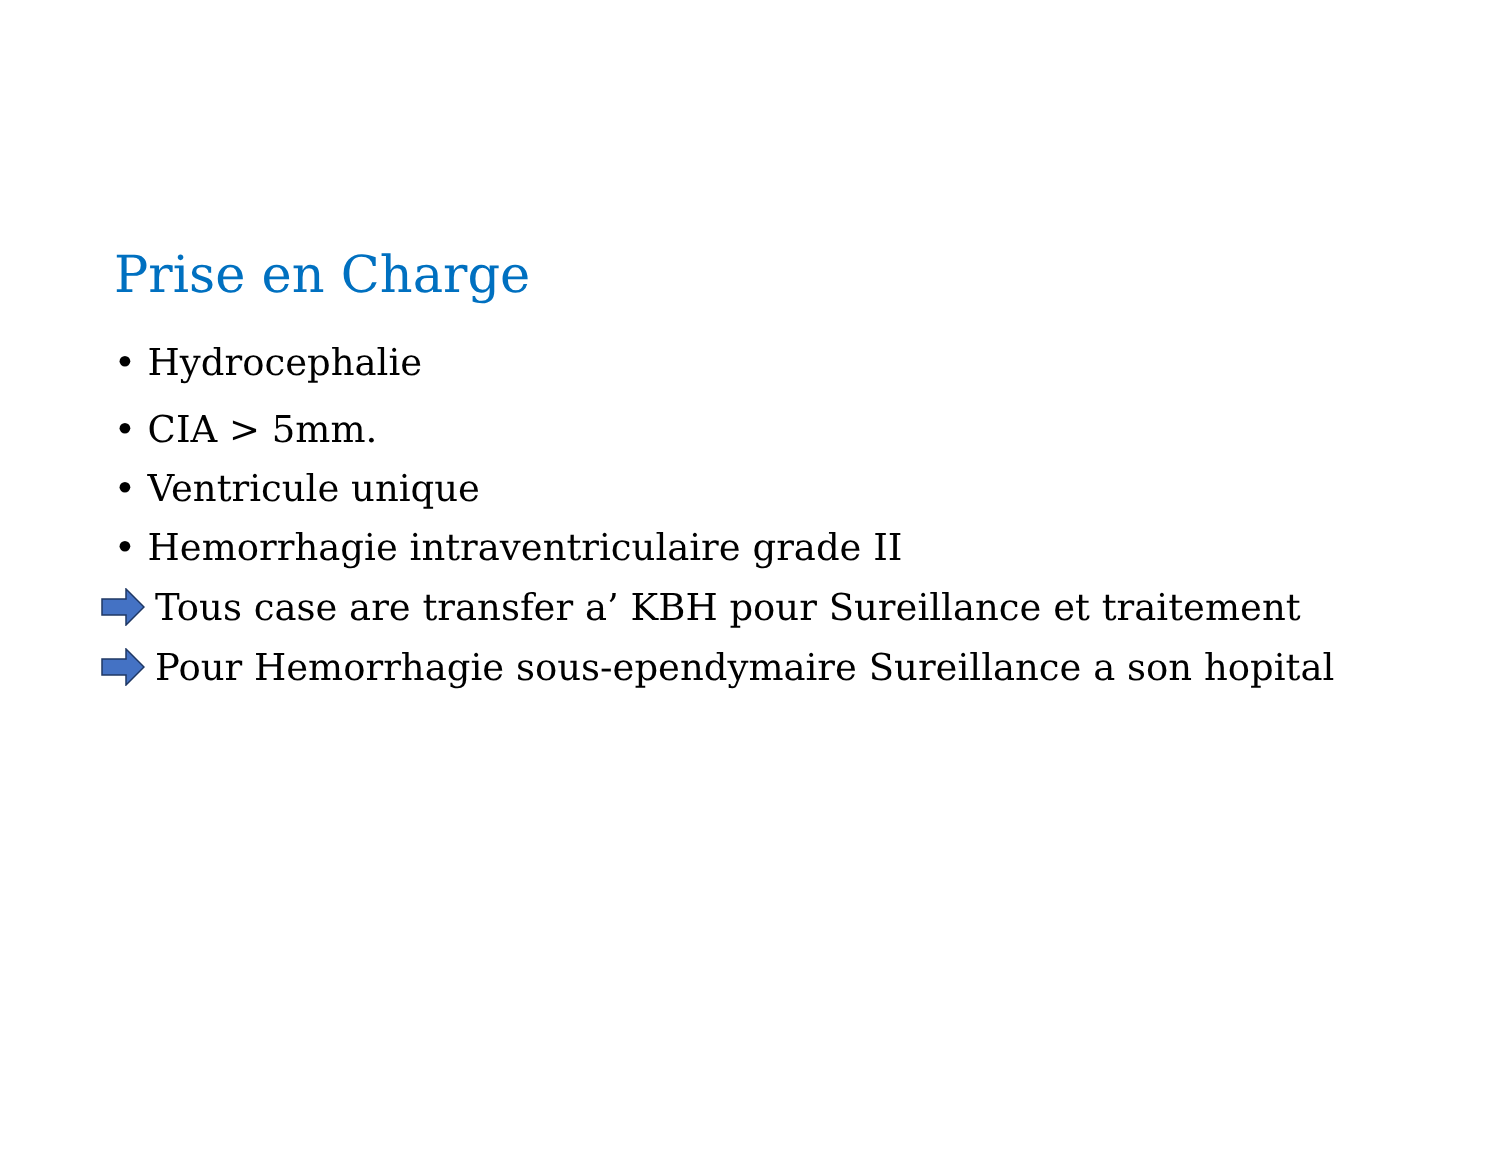Prise en Charge
• Hydrocephalie
• CIA > 5mm.
• Ventricule unique
• Hemorrhagie intraventriculaire grade II
Tous case are transfer a’ KBH pour Sureillance et traitement
Pour Hemorrhagie sous-ependymaire Sureillance a son hopital